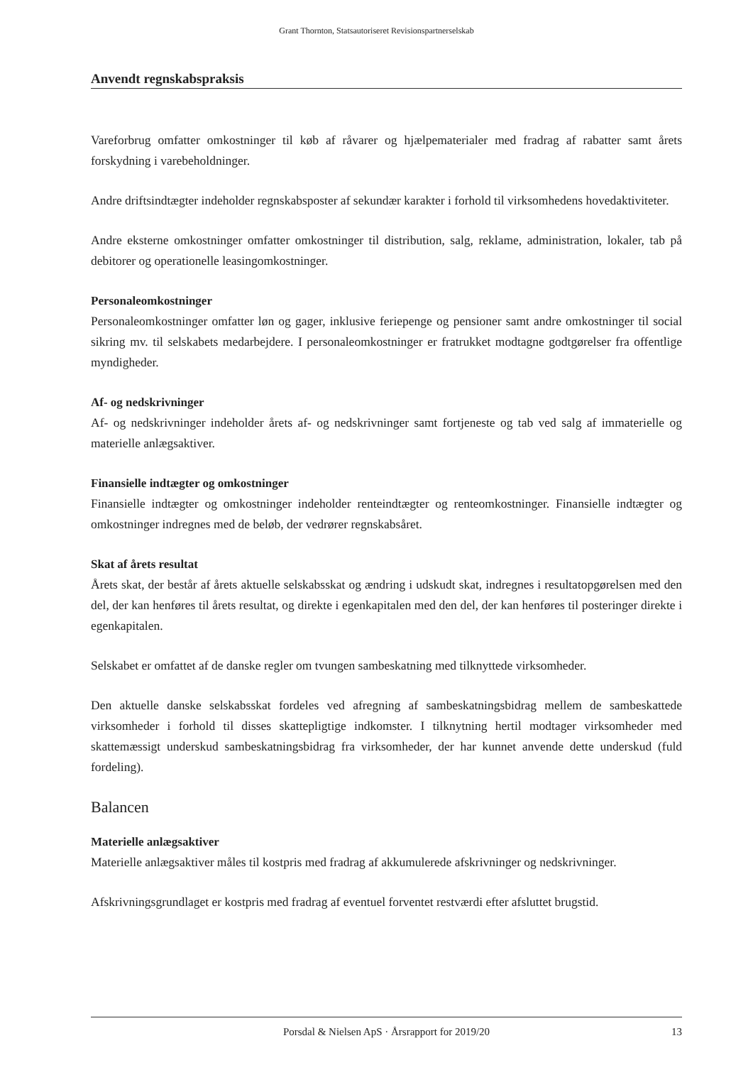Grant Thornton, Statsautoriseret Revisionspartnerselskab
Anvendt regnskabspraksis
Vareforbrug omfatter omkostninger til køb af råvarer og hjælpematerialer med fradrag af rabatter samt årets forskydning i varebeholdninger.
Andre driftsindtægter indeholder regnskabsposter af sekundær karakter i forhold til virksomhedens hovedaktiviteter.
Andre eksterne omkostninger omfatter omkostninger til distribution, salg, reklame, administration, lokaler, tab på debitorer og operationelle leasingomkostninger.
Personaleomkostninger
Personaleomkostninger omfatter løn og gager, inklusive feriepenge og pensioner samt andre omkostninger til social sikring mv. til selskabets medarbejdere. I personaleomkostninger er fratrukket modtagne godtgørelser fra offentlige myndigheder.
Af- og nedskrivninger
Af- og nedskrivninger indeholder årets af- og nedskrivninger samt fortjeneste og tab ved salg af immaterielle og materielle anlægsaktiver.
Finansielle indtægter og omkostninger
Finansielle indtægter og omkostninger indeholder renteindtægter og renteomkostninger. Finansielle indtægter og omkostninger indregnes med de beløb, der vedrører regnskabsåret.
Skat af årets resultat
Årets skat, der består af årets aktuelle selskabsskat og ændring i udskudt skat, indregnes i resultatopgørelsen med den del, der kan henføres til årets resultat, og direkte i egenkapitalen med den del, der kan henføres til posteringer direkte i egenkapitalen.
Selskabet er omfattet af de danske regler om tvungen sambeskatning med tilknyttede virksomheder.
Den aktuelle danske selskabsskat fordeles ved afregning af sambeskatningsbidrag mellem de sambeskattede virksomheder i forhold til disses skattepligtige indkomster. I tilknytning hertil modtager virksomheder med skattemæssigt underskud sambeskatningsbidrag fra virksomheder, der har kunnet anvende dette underskud (fuld fordeling).
Balancen
Materielle anlægsaktiver
Materielle anlægsaktiver måles til kostpris med fradrag af akkumulerede afskrivninger og nedskrivninger.
Afskrivningsgrundlaget er kostpris med fradrag af eventuel forventet restværdi efter afsluttet brugstid.
Porsdal & Nielsen ApS · Årsrapport for 2019/20 13